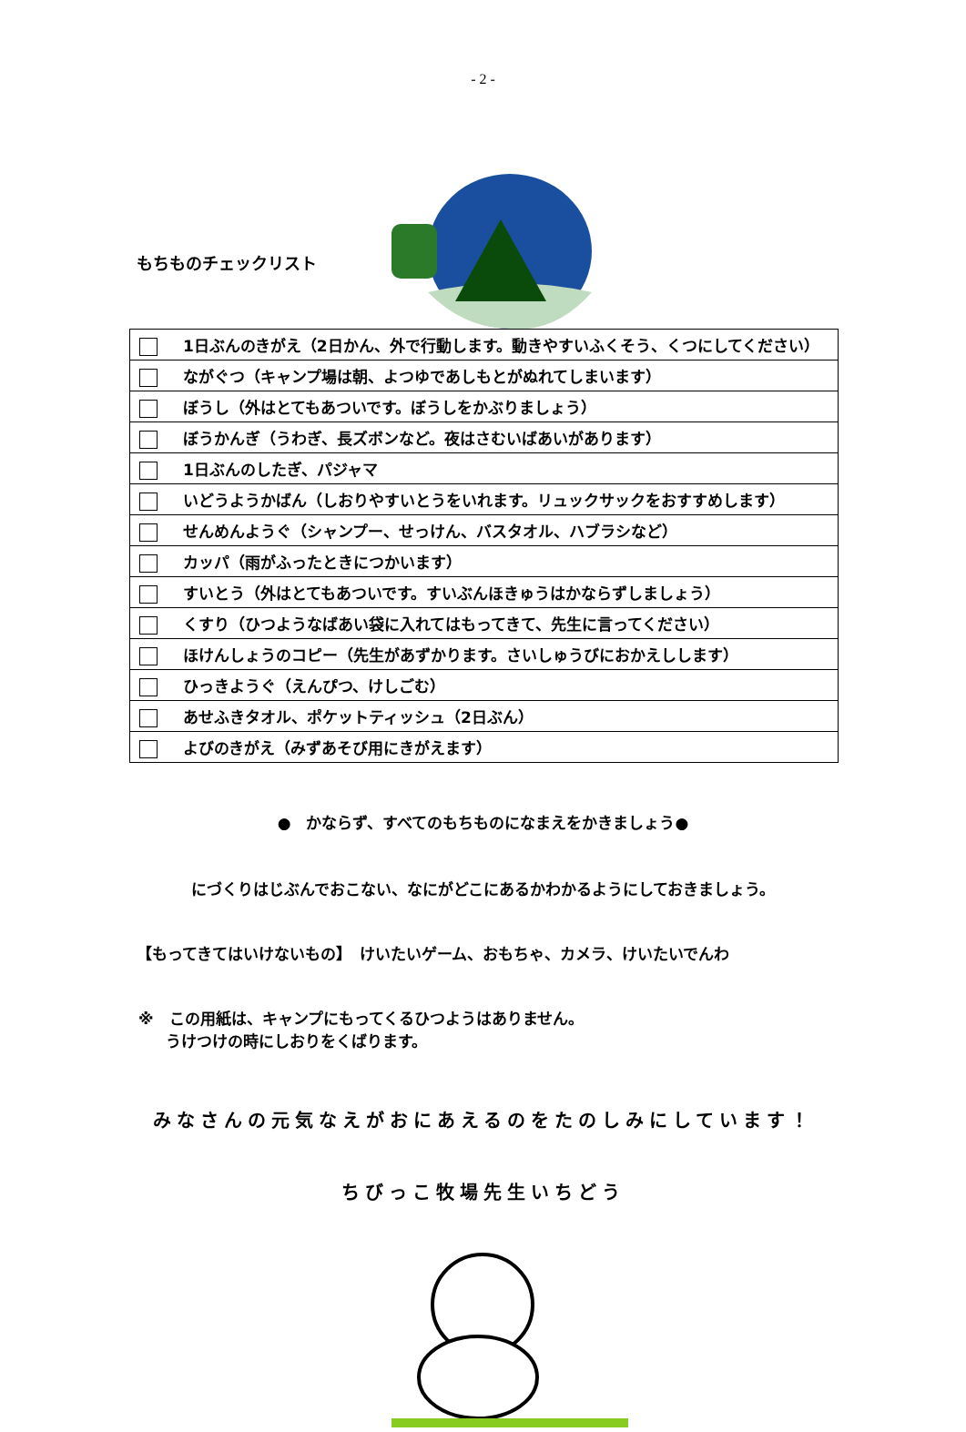- 2 -
もちものチェックリスト
| 1日ぶんのきがえ（2日かん、外で行動します。動きやすいふくそう、くつにしてください） |
| ながぐつ（キャンプ場は朝、よつゆであしもとがぬれてしまいます） |
| ぼうし（外はとてもあついです。ぼうしをかぶりましょう） |
| ぼうかんぎ（うわぎ、長ズボンなど。夜はさむいばあいがあります） |
| 1日ぶんのしたぎ、パジャマ |
| いどうようかばん（しおりやすいとうをいれます。リュックサックをおすすめします） |
| せんめんようぐ（シャンプー、せっけん、バスタオル、ハブラシなど） |
| カッパ（雨がふったときにつかいます） |
| すいとう（外はとてもあついです。すいぶんほきゅうはかならずしましょう） |
| くすり（ひつようなばあい袋に入れてはもってきて、先生に言ってください） |
| ほけんしょうのコピー（先生があずかります。さいしゅうびにおかえしします） |
| ひっきようぐ（えんぴつ、けしごむ） |
| あせふきタオル、ポケットティッシュ（2日ぶん） |
| よびのきがえ（みずあそび用にきがえます） |
●　かならず、すべてのもちものになまえをかきましょう●
にづくりはじぶんでおこない、なにがどこにあるかわかるようにしておきましょう。
【もってきてはいけないもの】　けいたいゲーム、おもちゃ、カメラ、けいたいでんわ
※　この用紙は、キャンプにもってくるひつようはありません。
うけつけの時にしおりをくばります。
みなさんの元気なえがおにあえるのをたのしみにしています！
ちびっこ牧場先生いちどう